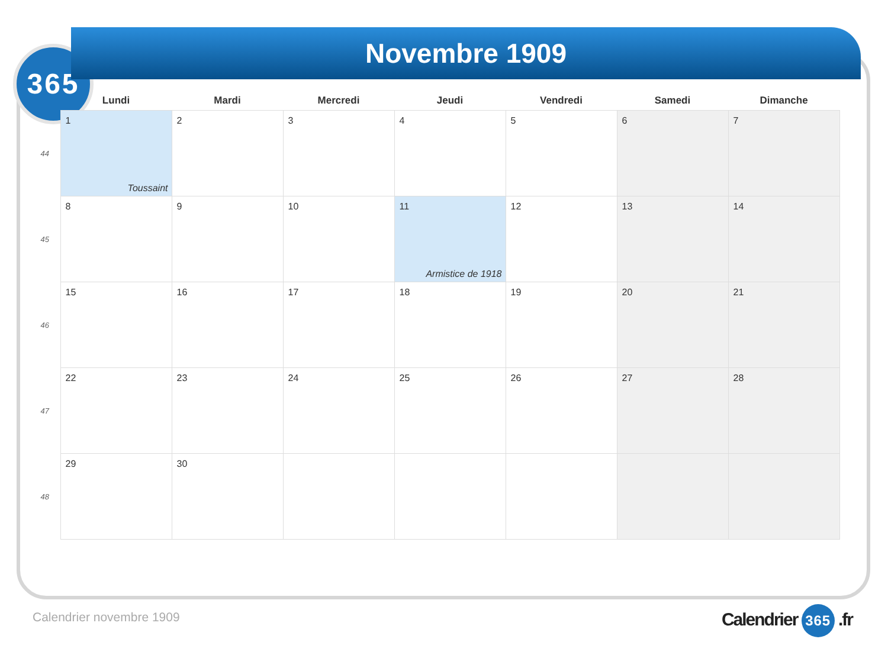365
Novembre 1909
| | Lundi | Mardi | Mercredi | Jeudi | Vendredi | Samedi | Dimanche |
| --- | --- | --- | --- | --- | --- | --- | --- |
| 44 | 1 Toussaint | 2 | 3 | 4 | 5 | 6 | 7 |
| 45 | 8 | 9 | 10 | 11 Armistice de 1918 | 12 | 13 | 14 |
| 46 | 15 | 16 | 17 | 18 | 19 | 20 | 21 |
| 47 | 22 | 23 | 24 | 25 | 26 | 27 | 28 |
| 48 | 29 | 30 | | | | | |
Calendrier novembre 1909 Calendrier 365 .fr